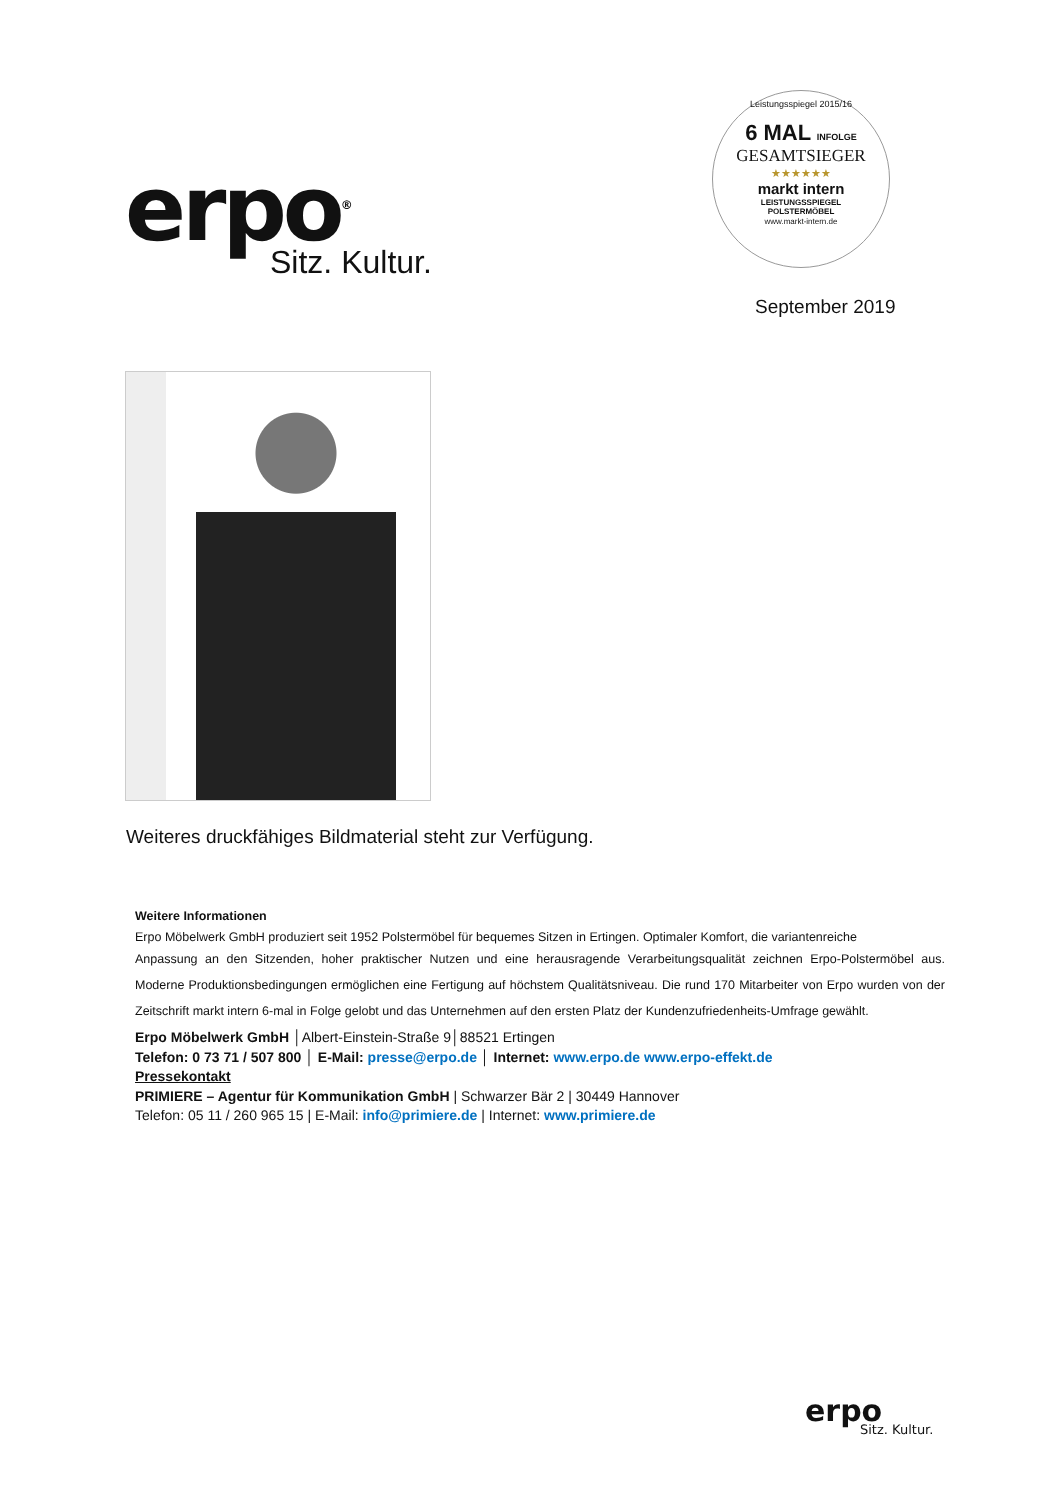erpo<sup>®</sup>
Sitz. Kultur.
Leistungsspiegel 2015/16
6 MAL INFOLGE
GESAMTSIEGER
★★★★★★
markt intern
LEISTUNGSSPIEGEL
POLSTERMÖBEL
www.markt-intern.de
September 2019
Weiteres druckfähiges Bildmaterial steht zur Verfügung.
Weitere Informationen
Erpo Möbelwerk GmbH produziert seit 1952 Polstermöbel für bequemes Sitzen in Ertingen. Optimaler Komfort, die variantenreiche
Anpassung an den Sitzenden, hoher praktischer Nutzen und eine herausragende Verarbeitungsqualität zeichnen Erpo-Polstermöbel aus. Moderne Produktionsbedingungen ermöglichen eine Fertigung auf höchstem Qualitätsniveau. Die rund 170 Mitarbeiter von Erpo wurden von der Zeitschrift markt intern 6-mal in Folge gelobt und das Unternehmen auf den ersten Platz der Kundenzufriedenheits-Umfrage gewählt.
Erpo Möbelwerk GmbH │Albert-Einstein-Straße 9│88521 Ertingen
Telefon: 0 73 71 / 507 800 │ E-Mail: presse@erpo.de │ Internet: www.erpo.de www.erpo-effekt.de
Pressekontakt
PRIMIERE – Agentur für Kommunikation GmbH | Schwarzer Bär 2 | 30449 Hannover
Telefon: 05 11 / 260 965 15 | E-Mail: info@primiere.de | Internet: www.primiere.de
erpo
Sitz. Kultur.